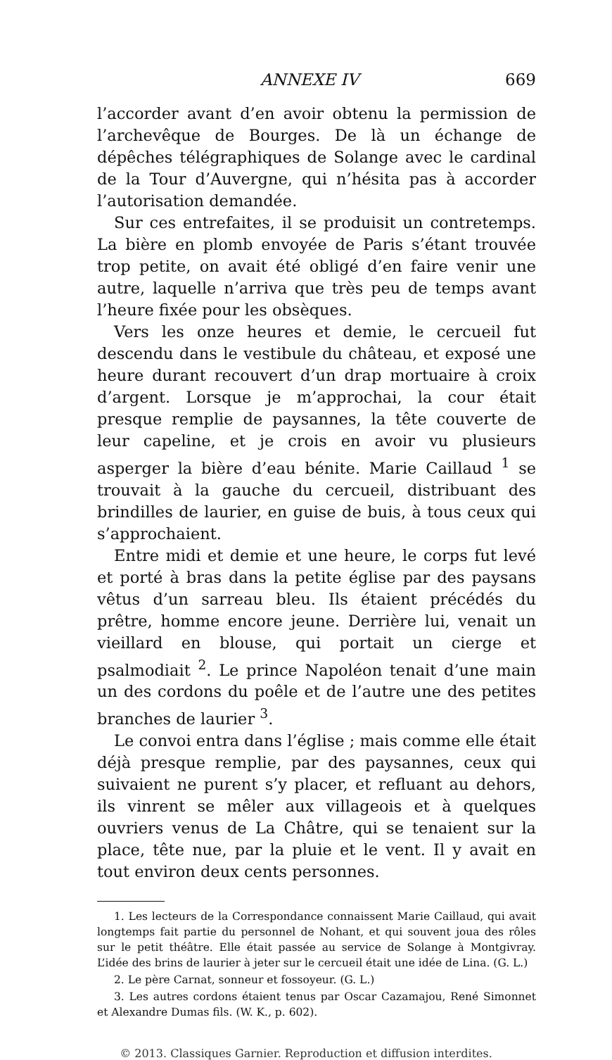ANNEXE IV 669
l’accorder avant d’en avoir obtenu la permission de l’archevêque de Bourges. De là un échange de dépêches télégraphiques de Solange avec le cardinal de la Tour d’Auvergne, qui n’hésita pas à accorder l’autorisation demandée.
Sur ces entrefaites, il se produisit un contretemps. La bière en plomb envoyée de Paris s’étant trouvée trop petite, on avait été obligé d’en faire venir une autre, laquelle n’arriva que très peu de temps avant l’heure fixée pour les obsèques.
Vers les onze heures et demie, le cercueil fut descendu dans le vestibule du château, et exposé une heure durant recouvert d’un drap mortuaire à croix d’argent. Lorsque je m’approchai, la cour était presque remplie de paysannes, la tête couverte de leur capeline, et je crois en avoir vu plusieurs asperger la bière d’eau bénite. Marie Caillaud <sup>1</sup> se trouvait à la gauche du cercueil, distribuant des brindilles de laurier, en guise de buis, à tous ceux qui s’approchaient.
Entre midi et demie et une heure, le corps fut levé et porté à bras dans la petite église par des paysans vêtus d’un sarreau bleu. Ils étaient précédés du prêtre, homme encore jeune. Derrière lui, venait un vieillard en blouse, qui portait un cierge et psalmodiait <sup>2</sup>. Le prince Napoléon tenait d’une main un des cordons du poêle et de l’autre une des petites branches de laurier <sup>3</sup>.
Le convoi entra dans l’église ; mais comme elle était déjà presque remplie, par des paysannes, ceux qui suivaient ne purent s’y placer, et refluant au dehors, ils vinrent se mêler aux villageois et à quelques ouvriers venus de La Châtre, qui se tenaient sur la place, tête nue, par la pluie et le vent. Il y avait en tout environ deux cents personnes.
1. Les lecteurs de la Correspondance connaissent Marie Caillaud, qui avait longtemps fait partie du personnel de Nohant, et qui souvent joua des rôles sur le petit théâtre. Elle était passée au service de Solange à Montgivray. L’idée des brins de laurier à jeter sur le cercueil était une idée de Lina. (G. L.)
2. Le père Carnat, sonneur et fossoyeur. (G. L.)
3. Les autres cordons étaient tenus par Oscar Cazamajou, René Simonnet et Alexandre Dumas fils. (W. K., p. 602).
© 2013. Classiques Garnier. Reproduction et diffusion interdites.